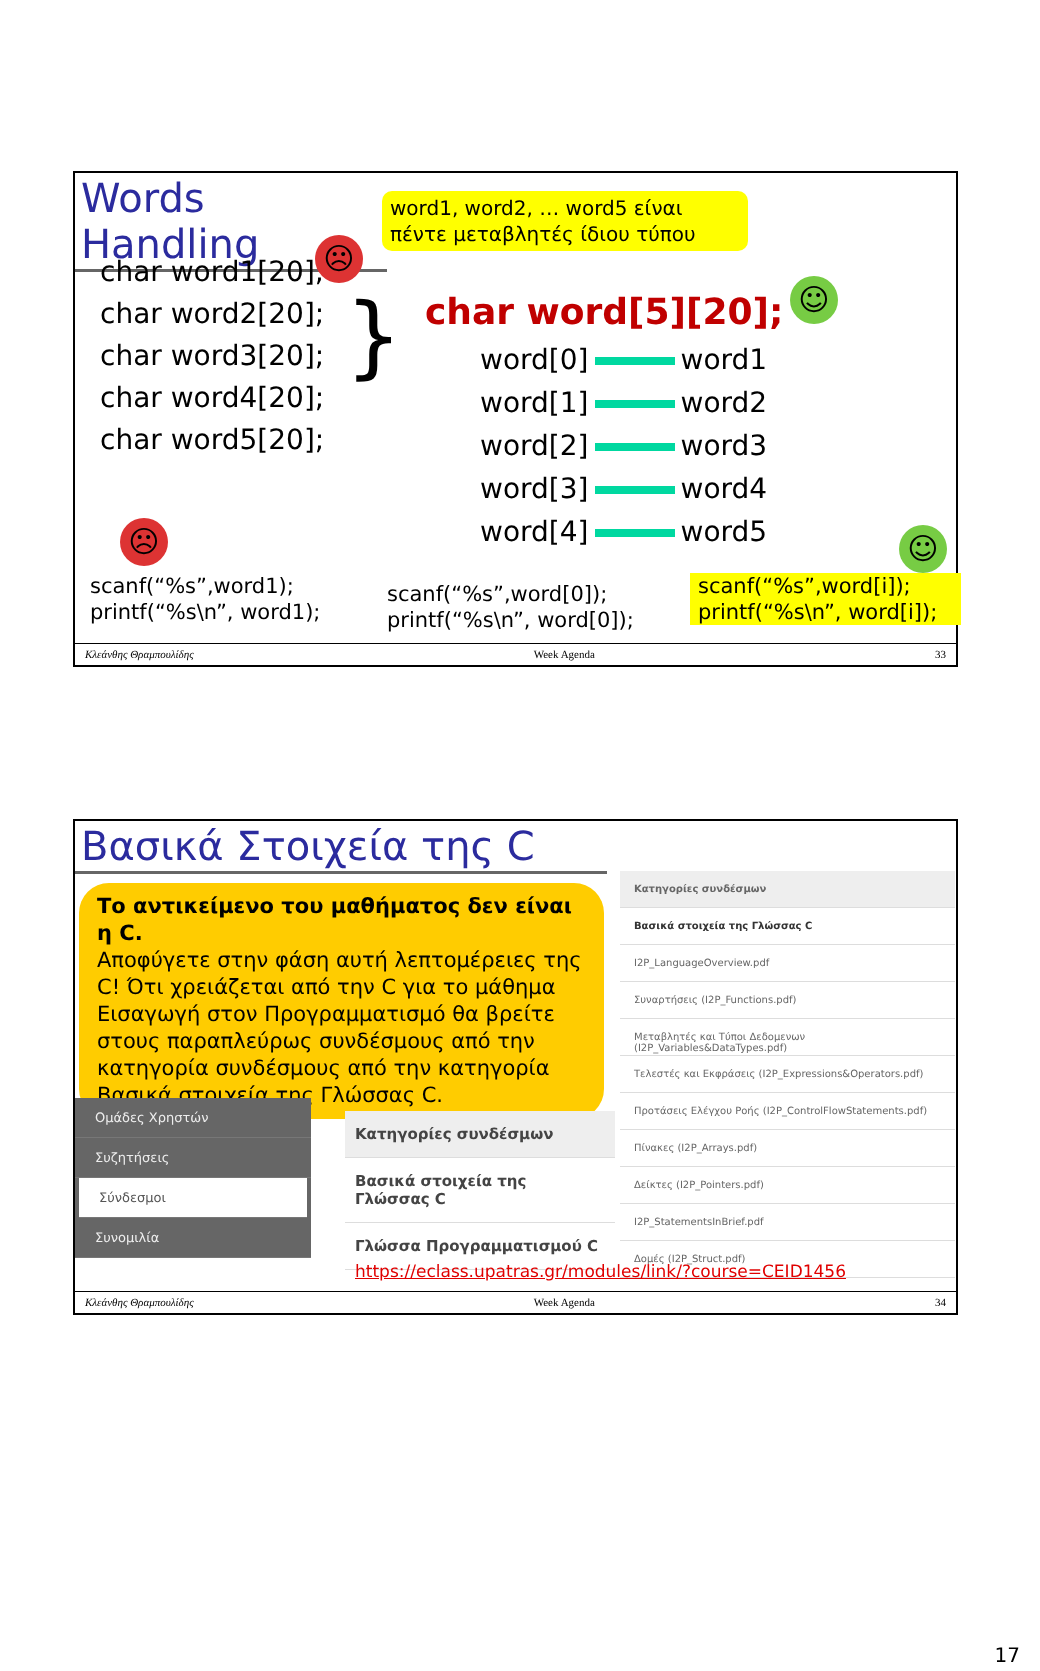Words Handling
word1, word2, … word5 είναι πέντε μεταβλητές ίδιου τύπου
char word1[20];
char word2[20];
char word3[20];
char word4[20];
char word5[20];
}
☹
char word[5][20]; ☺
word[0] word1
word[1] word2
word[2] word3
word[3] word4
word[4] word5
☹ ☺
scanf(“%s”,word1);
printf(“%s\n”, word1);
scanf(“%s”,word[0]);
printf(“%s\n”, word[0]);
scanf(“%s”,word[i]);
printf(“%s\n”, word[i]);
Κλεάνθης Θραμπουλίδης Week Agenda 33
Βασικά Στοιχεία της C
Το αντικείμενο του μαθήματος δεν είναι η C.
Αποφύγετε στην φάση αυτή λεπτομέρειες της C! Ότι χρειάζεται από την C για το μάθημα Εισαγωγή στον Προγραμματισμό θα βρείτε στους παραπλεύρως συνδέσμους από την κατηγορία συνδέσμους από την κατηγορία Βασικά στοιχεία της Γλώσσας C.
Κατηγορίες συνδέσμων
Βασικά στοιχεία της Γλώσσας C
I2P_LanguageOverview.pdf
Συναρτήσεις (I2P_Functions.pdf)
Μεταβλητές και Τύποι Δεδομενων (I2P_Variables&DataTypes.pdf)
Τελεστές και Εκφράσεις (I2P_Expressions&Operators.pdf)
Προτάσεις Ελέγχου Ροής (I2P_ControlFlowStatements.pdf)
Πίνακες (I2P_Arrays.pdf)
Δείκτες (I2P_Pointers.pdf)
I2P_StatementsInBrief.pdf
Δομές (I2P_Struct.pdf)
Ομάδες Χρηστών
Συζητήσεις
Σύνδεσμοι
Συνομιλία
Κατηγορίες συνδέσμων
Βασικά στοιχεία της Γλώσσας C
Γλώσσα Προγραμματισμού C
https://eclass.upatras.gr/modules/link/?course=CEID1456
Κλεάνθης Θραμπουλίδης Week Agenda 34
17